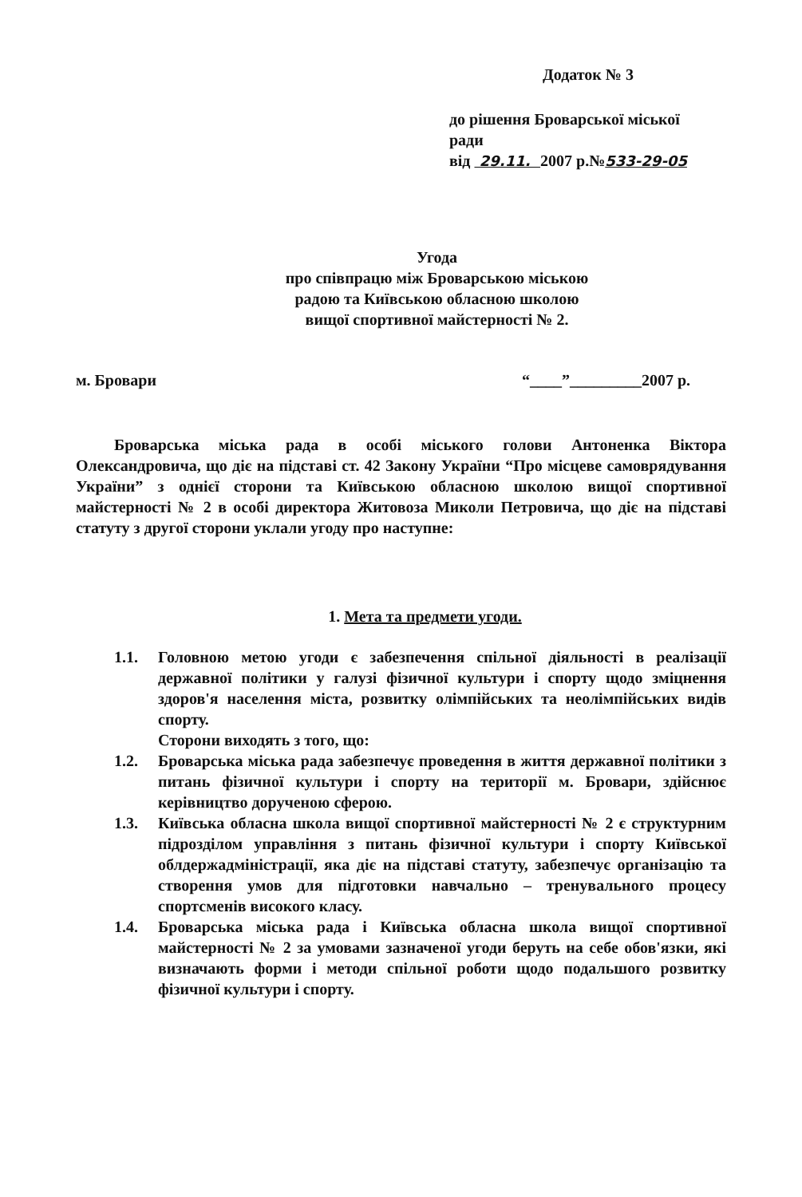Додаток № 3
до рішення Броварської міської
ради
від 29.11. 2007 р.№533-29-05
Угода
про співпрацю між Броварською міською
радою та Київською обласною школою
вищої спортивної майстерності № 2.
м. Бровари “____”_________2007 р.
Броварська міська рада в особі міського голови Антоненка Віктора Олександровича, що діє на підставі ст. 42 Закону України “Про місцеве самоврядування України” з однієї сторони та Київською обласною школою вищої спортивної майстерності № 2 в особі директора Житовоза Миколи Петровича, що діє на підставі статуту з другої сторони уклали угоду про наступне:
1. Мета та предмети угоди.
1.1. Головною метою угоди є забезпечення спільної діяльності в реалізації державної політики у галузі фізичної культури і спорту щодо зміцнення здоров'я населення міста, розвитку олімпійських та неолімпійських видів спорту.
Сторони виходять з того, що:
1.2. Броварська міська рада забезпечує проведення в життя державної політики з питань фізичної культури і спорту на території м. Бровари, здійснює керівництво дорученою сферою.
1.3. Київська обласна школа вищої спортивної майстерності № 2 є структурним підрозділом управління з питань фізичної культури і спорту Київської облдержадміністрації, яка діє на підставі статуту, забезпечує організацію та створення умов для підготовки навчально – тренувального процесу спортсменів високого класу.
1.4. Броварська міська рада і Київська обласна школа вищої спортивної майстерності № 2 за умовами зазначеної угоди беруть на себе обов'язки, які визначають форми і методи спільної роботи щодо подальшого розвитку фізичної культури і спорту.